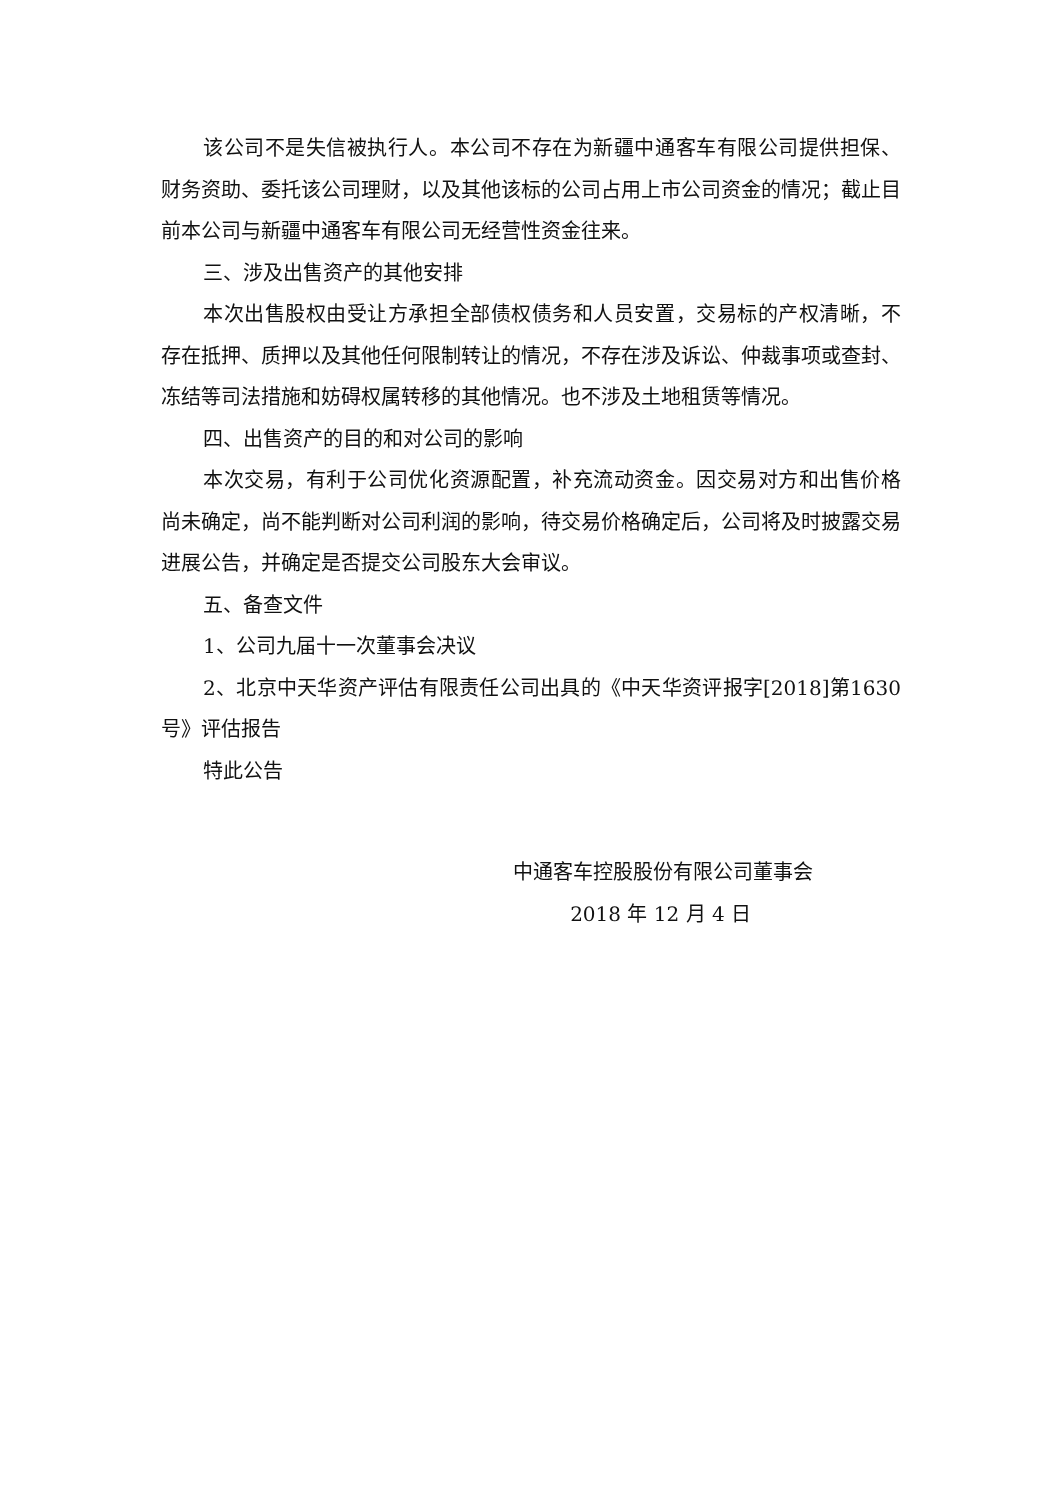该公司不是失信被执行人。本公司不存在为新疆中通客车有限公司提供担保、财务资助、委托该公司理财，以及其他该标的公司占用上市公司资金的情况；截止目前本公司与新疆中通客车有限公司无经营性资金往来。
三、涉及出售资产的其他安排
本次出售股权由受让方承担全部债权债务和人员安置，交易标的产权清晰，不存在抵押、质押以及其他任何限制转让的情况，不存在涉及诉讼、仲裁事项或查封、冻结等司法措施和妨碍权属转移的其他情况。也不涉及土地租赁等情况。
四、出售资产的目的和对公司的影响
本次交易，有利于公司优化资源配置，补充流动资金。因交易对方和出售价格尚未确定，尚不能判断对公司利润的影响，待交易价格确定后，公司将及时披露交易进展公告，并确定是否提交公司股东大会审议。
五、备查文件
1、公司九届十一次董事会决议
2、北京中天华资产评估有限责任公司出具的《中天华资评报字[2018]第1630号》评估报告
特此公告
中通客车控股股份有限公司董事会
2018 年 12 月 4 日